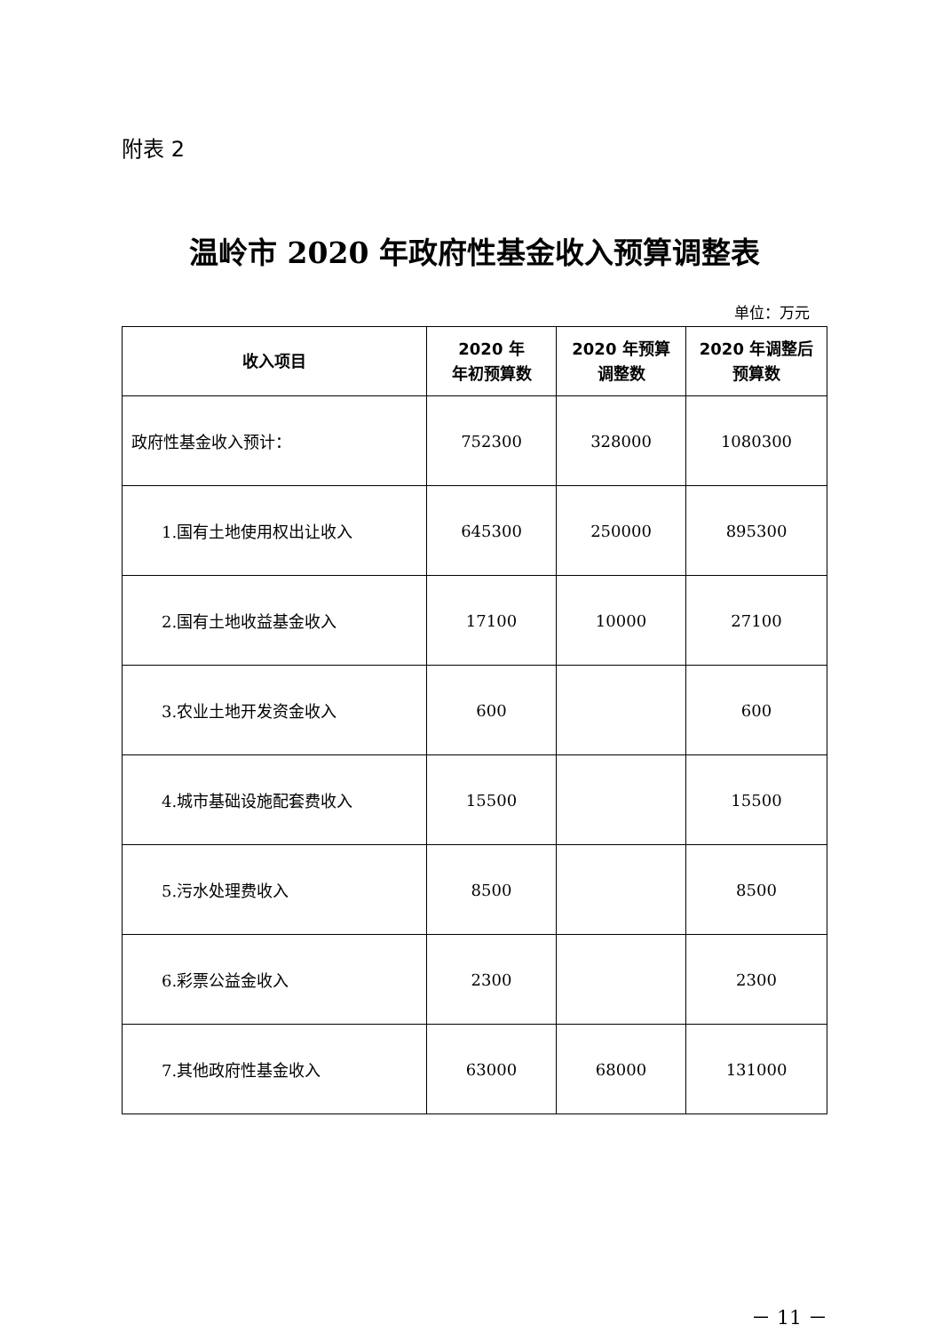附表 2
温岭市 2020 年政府性基金收入预算调整表
单位：万元
| 收入项目 | 2020 年 年初预算数 | 2020 年预算 调整数 | 2020 年调整后 预算数 |
| --- | --- | --- | --- |
| 政府性基金收入预计： | 752300 | 328000 | 1080300 |
| 1.国有土地使用权出让收入 | 645300 | 250000 | 895300 |
| 2.国有土地收益基金收入 | 17100 | 10000 | 27100 |
| 3.农业土地开发资金收入 | 600 | | 600 |
| 4.城市基础设施配套费收入 | 15500 | | 15500 |
| 5.污水处理费收入 | 8500 | | 8500 |
| 6.彩票公益金收入 | 2300 | | 2300 |
| 7.其他政府性基金收入 | 63000 | 68000 | 131000 |
－ 11 －